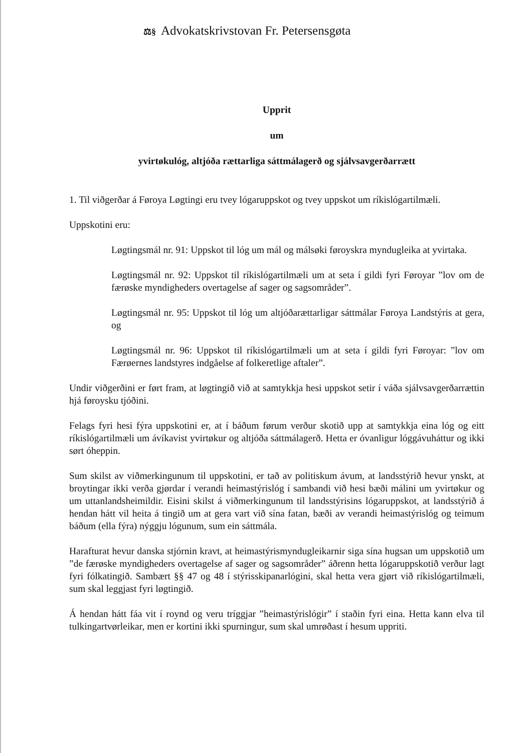⚖§ Advokatskrivstovan Fr. Petersensgøta
Upprit
um
yvirtøkulóg, altjóða rættarliga sáttmálagerð og sjálvsavgerðarrætt
1. Til viðgerðar á Føroya Løgtingi eru tvey lógaruppskot og tvey uppskot um ríkislógartilmæli.
Uppskotini eru:
Løgtingsmál nr. 91: Uppskot til lóg um mál og málsøki føroyskra myndugleika at yvirtaka.
Løgtingsmál nr. 92: Uppskot til ríkislógartilmæli um at seta í gildi fyri Føroyar ”lov om de færøske myndigheders overtagelse af sager og sagsområder”.
Løgtingsmál nr. 95: Uppskot til lóg um altjóðarættarligar sáttmálar Føroya Landstýris at gera, og
Løgtingsmál nr. 96: Uppskot til ríkislógartilmæli um at seta í gildi fyri Føroyar: ”lov om Færøernes landstyres indgåelse af folkeretlige aftaler”.
Undir viðgerðini er ført fram, at løgtingið við at samtykkja hesi uppskot setir í váða sjálvsavgerðarrættin hjá føroysku tjóðini.
Felags fyri hesi fýra uppskotini er, at í báðum førum verður skotið upp at samtykkja eina lóg og eitt ríkislógartilmæli um ávíkavist yvirtøkur og altjóða sáttmálagerð. Hetta er óvanligur lóggávuháttur og ikki sørt óheppin.
Sum skilst av viðmerkingunum til uppskotini, er tað av politiskum ávum, at landsstýrið hevur ynskt, at broytingar ikki verða gjørdar í verandi heimastýrislóg í sambandi við hesi bæði málini um yvirtøkur og um uttanlandsheimildir. Eisini skilst á viðmerkingunum til landsstýrisins lógaruppskot, at landsstýrið á hendan hátt vil heita á tingið um at gera vart við sína fatan, bæði av verandi heimastýrislóg og teimum báðum (ella fýra) nýggju lógunum, sum ein sáttmála.
Harafturat hevur danska stjórnin kravt, at heimastýrismyndugleikarnir siga sína hugsan um uppskotið um ”de færøske myndigheders overtagelse af sager og sagsområder” áðrenn hetta lógaruppskotið verður lagt fyri fólkatingið. Sambært §§ 47 og 48 í stýrisskipanarlógini, skal hetta vera gjørt við ríkislógartilmæli, sum skal leggjast fyri løgtingið.
Á hendan hátt fáa vit í roynd og veru tríggjar ”heimastýrislógir” í staðin fyri eina. Hetta kann elva til tulkingartvørleikar, men er kortini ikki spurningur, sum skal umrøðast í hesum uppriti.